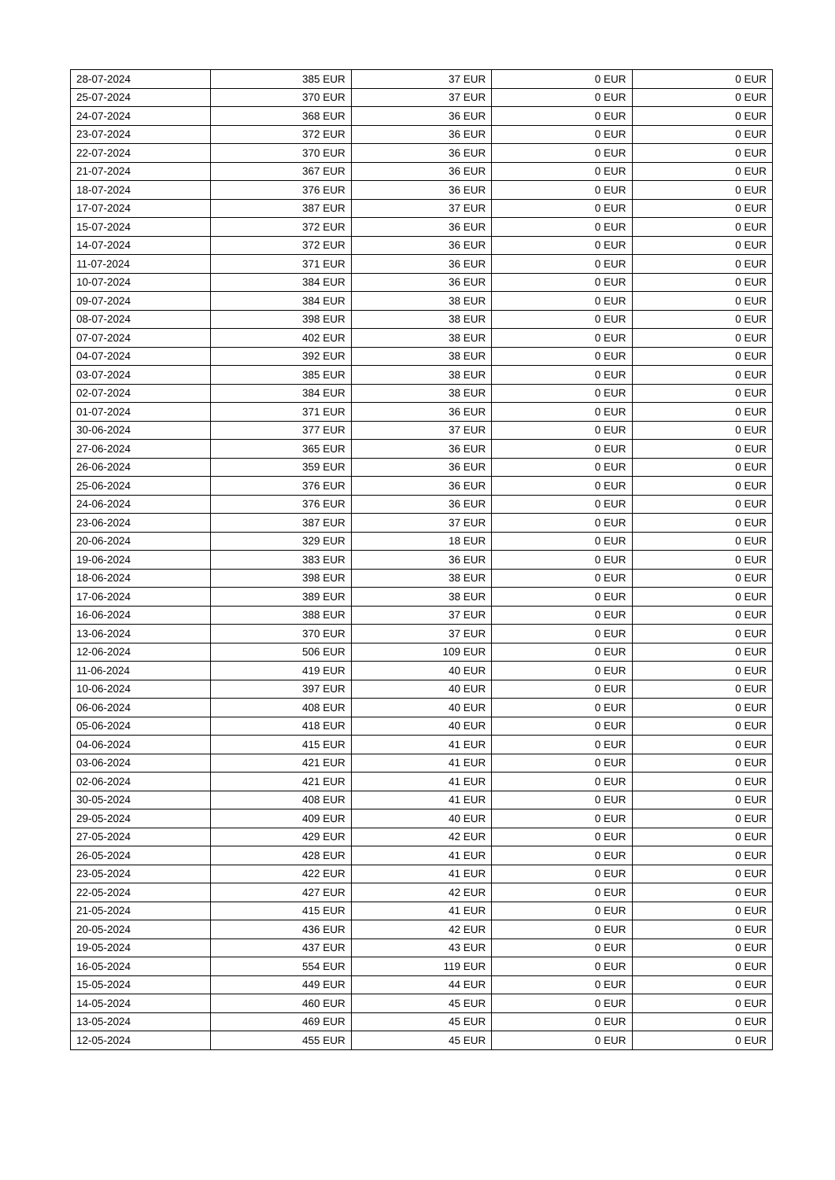| 28-07-2024 | 385 EUR | 37 EUR | 0 EUR | 0 EUR |
| 25-07-2024 | 370 EUR | 37 EUR | 0 EUR | 0 EUR |
| 24-07-2024 | 368 EUR | 36 EUR | 0 EUR | 0 EUR |
| 23-07-2024 | 372 EUR | 36 EUR | 0 EUR | 0 EUR |
| 22-07-2024 | 370 EUR | 36 EUR | 0 EUR | 0 EUR |
| 21-07-2024 | 367 EUR | 36 EUR | 0 EUR | 0 EUR |
| 18-07-2024 | 376 EUR | 36 EUR | 0 EUR | 0 EUR |
| 17-07-2024 | 387 EUR | 37 EUR | 0 EUR | 0 EUR |
| 15-07-2024 | 372 EUR | 36 EUR | 0 EUR | 0 EUR |
| 14-07-2024 | 372 EUR | 36 EUR | 0 EUR | 0 EUR |
| 11-07-2024 | 371 EUR | 36 EUR | 0 EUR | 0 EUR |
| 10-07-2024 | 384 EUR | 36 EUR | 0 EUR | 0 EUR |
| 09-07-2024 | 384 EUR | 38 EUR | 0 EUR | 0 EUR |
| 08-07-2024 | 398 EUR | 38 EUR | 0 EUR | 0 EUR |
| 07-07-2024 | 402 EUR | 38 EUR | 0 EUR | 0 EUR |
| 04-07-2024 | 392 EUR | 38 EUR | 0 EUR | 0 EUR |
| 03-07-2024 | 385 EUR | 38 EUR | 0 EUR | 0 EUR |
| 02-07-2024 | 384 EUR | 38 EUR | 0 EUR | 0 EUR |
| 01-07-2024 | 371 EUR | 36 EUR | 0 EUR | 0 EUR |
| 30-06-2024 | 377 EUR | 37 EUR | 0 EUR | 0 EUR |
| 27-06-2024 | 365 EUR | 36 EUR | 0 EUR | 0 EUR |
| 26-06-2024 | 359 EUR | 36 EUR | 0 EUR | 0 EUR |
| 25-06-2024 | 376 EUR | 36 EUR | 0 EUR | 0 EUR |
| 24-06-2024 | 376 EUR | 36 EUR | 0 EUR | 0 EUR |
| 23-06-2024 | 387 EUR | 37 EUR | 0 EUR | 0 EUR |
| 20-06-2024 | 329 EUR | 18 EUR | 0 EUR | 0 EUR |
| 19-06-2024 | 383 EUR | 36 EUR | 0 EUR | 0 EUR |
| 18-06-2024 | 398 EUR | 38 EUR | 0 EUR | 0 EUR |
| 17-06-2024 | 389 EUR | 38 EUR | 0 EUR | 0 EUR |
| 16-06-2024 | 388 EUR | 37 EUR | 0 EUR | 0 EUR |
| 13-06-2024 | 370 EUR | 37 EUR | 0 EUR | 0 EUR |
| 12-06-2024 | 506 EUR | 109 EUR | 0 EUR | 0 EUR |
| 11-06-2024 | 419 EUR | 40 EUR | 0 EUR | 0 EUR |
| 10-06-2024 | 397 EUR | 40 EUR | 0 EUR | 0 EUR |
| 06-06-2024 | 408 EUR | 40 EUR | 0 EUR | 0 EUR |
| 05-06-2024 | 418 EUR | 40 EUR | 0 EUR | 0 EUR |
| 04-06-2024 | 415 EUR | 41 EUR | 0 EUR | 0 EUR |
| 03-06-2024 | 421 EUR | 41 EUR | 0 EUR | 0 EUR |
| 02-06-2024 | 421 EUR | 41 EUR | 0 EUR | 0 EUR |
| 30-05-2024 | 408 EUR | 41 EUR | 0 EUR | 0 EUR |
| 29-05-2024 | 409 EUR | 40 EUR | 0 EUR | 0 EUR |
| 27-05-2024 | 429 EUR | 42 EUR | 0 EUR | 0 EUR |
| 26-05-2024 | 428 EUR | 41 EUR | 0 EUR | 0 EUR |
| 23-05-2024 | 422 EUR | 41 EUR | 0 EUR | 0 EUR |
| 22-05-2024 | 427 EUR | 42 EUR | 0 EUR | 0 EUR |
| 21-05-2024 | 415 EUR | 41 EUR | 0 EUR | 0 EUR |
| 20-05-2024 | 436 EUR | 42 EUR | 0 EUR | 0 EUR |
| 19-05-2024 | 437 EUR | 43 EUR | 0 EUR | 0 EUR |
| 16-05-2024 | 554 EUR | 119 EUR | 0 EUR | 0 EUR |
| 15-05-2024 | 449 EUR | 44 EUR | 0 EUR | 0 EUR |
| 14-05-2024 | 460 EUR | 45 EUR | 0 EUR | 0 EUR |
| 13-05-2024 | 469 EUR | 45 EUR | 0 EUR | 0 EUR |
| 12-05-2024 | 455 EUR | 45 EUR | 0 EUR | 0 EUR |